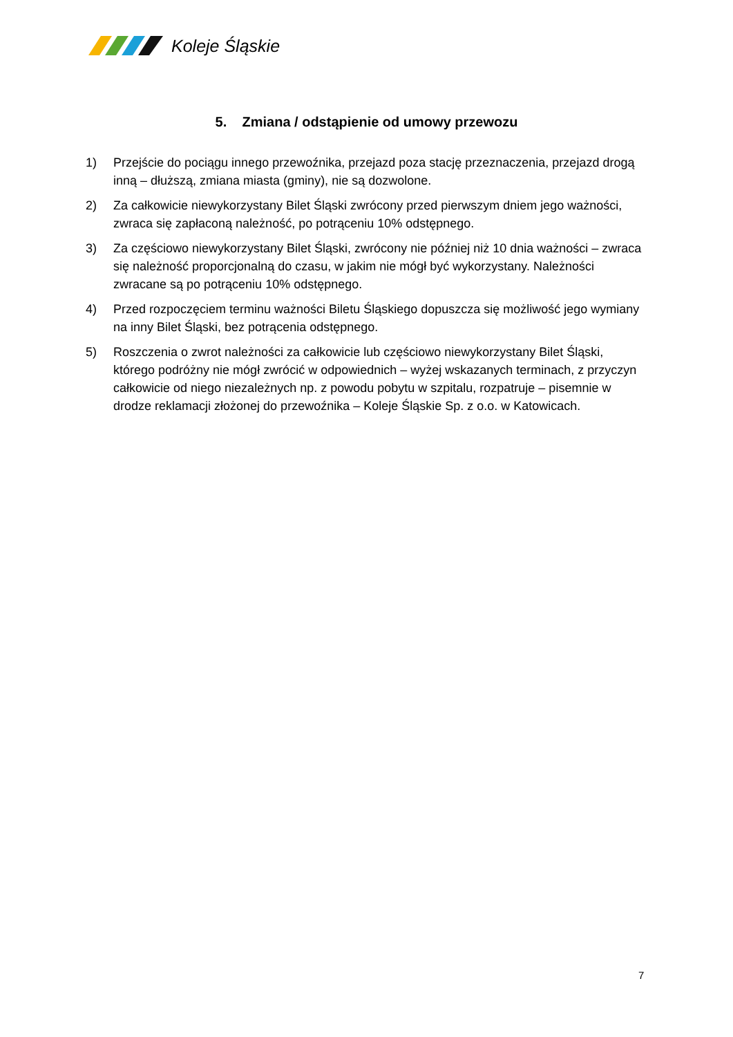Koleje Śląskie
5. Zmiana / odstąpienie od umowy przewozu
1) Przejście do pociągu innego przewoźnika, przejazd poza stację przeznaczenia, przejazd drogą inną – dłuższą, zmiana miasta (gminy), nie są dozwolone.
2) Za całkowicie niewykorzystany Bilet Śląski zwrócony przed pierwszym dniem jego ważności, zwraca się zapłaconą należność, po potrąceniu 10% odstępnego.
3) Za częściowo niewykorzystany Bilet Śląski, zwrócony nie później niż 10 dnia ważności – zwraca się należność proporcjonalną do czasu, w jakim nie mógł być wykorzystany. Należności zwracane są po potrąceniu 10% odstępnego.
4) Przed rozpoczęciem terminu ważności Biletu Śląskiego dopuszcza się możliwość jego wymiany na inny Bilet Śląski, bez potrącenia odstępnego.
5) Roszczenia o zwrot należności za całkowicie lub częściowo niewykorzystany Bilet Śląski, którego podróżny nie mógł zwrócić w odpowiednich – wyżej wskazanych terminach, z przyczyn całkowicie od niego niezależnych np. z powodu pobytu w szpitalu, rozpatruje – pisemnie w drodze reklamacji złożonej do przewoźnika – Koleje Śląskie Sp. z o.o. w Katowicach.
7